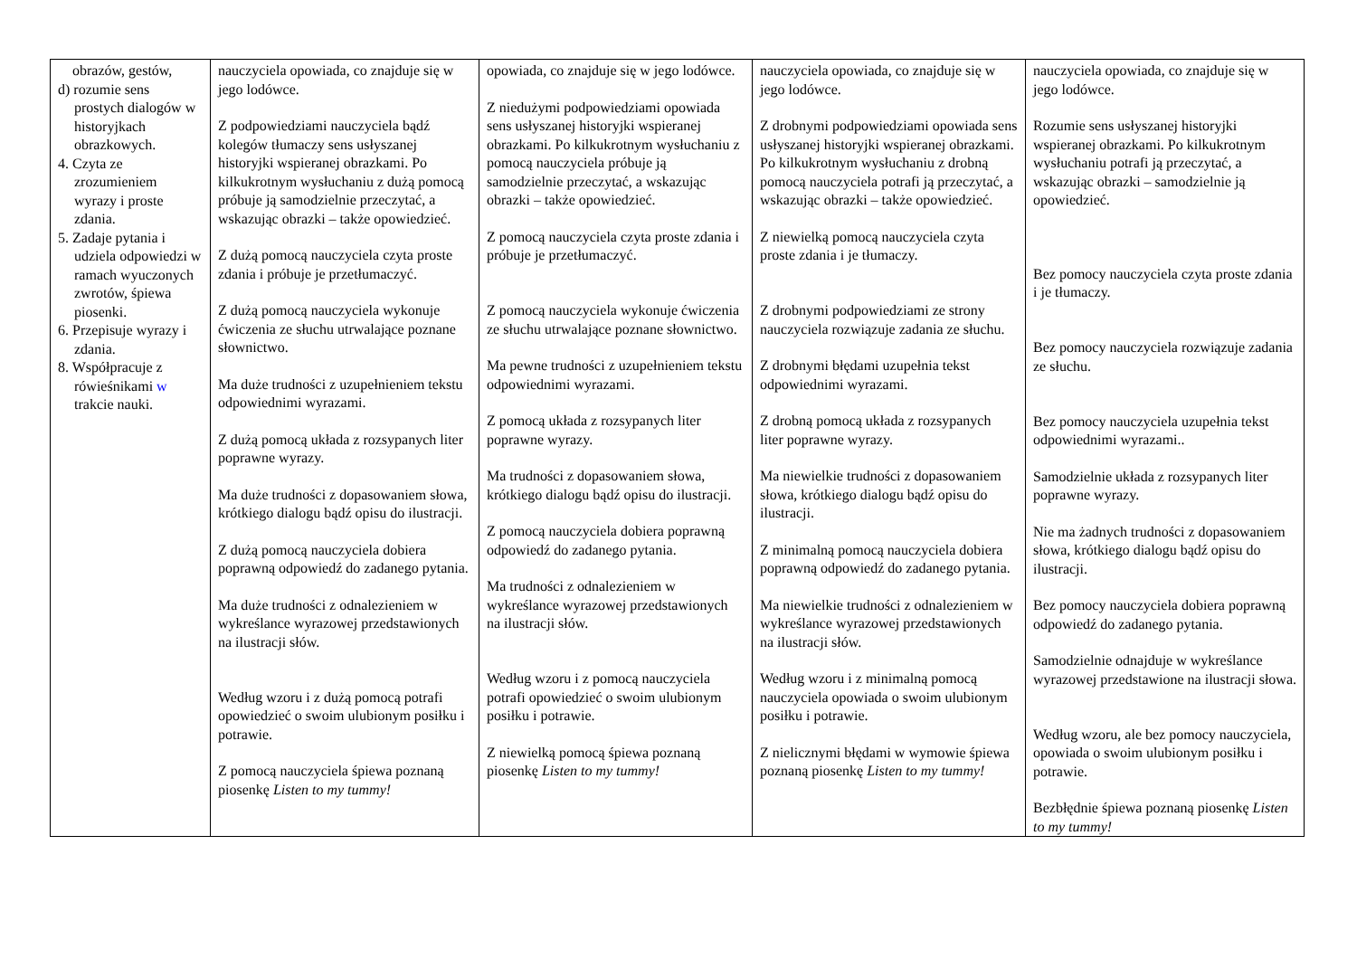| obrazów, gestów, d) rozumie sens prostych dialogów w historyjkach obrazkowych. 4. Czyta ze zrozumieniem wyrazy i proste zdania. 5. Zadaje pytania i udziela odpowiedzi w ramach wyuczonych zwrotów, śpiewa piosenki. 6. Przepisuje wyrazy i zdania. 8. Współpracuje z rówieśnikami w trakcie nauki. | nauczyciela opowiada, co znajduje się w jego lodówce. Z podpowiedziami nauczyciela bądź kolegów tłumaczy sens usłyszanej historyjki wspieranej obrazkami. Po kilkukrotnym wysłuchaniu z dużą pomocą próbuje ją samodzielnie przeczytać, a wskazując obrazki – także opowiedzieć. Z dużą pomocą nauczyciela czyta proste zdania i próbuje je przetłumaczyć. Z dużą pomocą nauczyciela wykonuje ćwiczenia ze słuchu utrwalające poznane słownictwo. Ma duże trudności z uzupełnieniem tekstu odpowiednimi wyrazami. Z dużą pomocą układa z rozsypanych liter poprawne wyrazy. Ma duże trudności z dopasowaniem słowa, krótkiego dialogu bądź opisu do ilustracji. Z dużą pomocą nauczyciela dobiera poprawną odpowiedź do zadanego pytania. Ma duże trudności z odnalezieniem w wykreślance wyrazowej przedstawionych na ilustracji słów. Według wzoru i z dużą pomocą potrafi opowiedzieć o swoim ulubionym posiłku i potrawie. Z pomocą nauczyciela śpiewa poznaną piosenkę Listen to my tummy! | opowiada, co znajduje się w jego lodówce. Z niedużymi podpowiedziami opowiada sens usłyszanej historyjki wspieranej obrazkami. Po kilkukrotnym wysłuchaniu z pomocą nauczyciela próbuje ją samodzielnie przeczytać, a wskazując obrazki – także opowiedzieć. Z pomocą nauczyciela czyta proste zdania i próbuje je przetłumaczyć. Z pomocą nauczyciela wykonuje ćwiczenia ze słuchu utrwalające poznane słownictwo. Ma pewne trudności z uzupełnieniem tekstu odpowiednimi wyrazami. Z pomocą układa z rozsypanych liter poprawne wyrazy. Ma trudności z dopasowaniem słowa, krótkiego dialogu bądź opisu do ilustracji. Z pomocą nauczyciela dobiera poprawną odpowiedź do zadanego pytania. Ma trudności z odnalezieniem w wykreślance wyrazowej przedstawionych na ilustracji słów. Według wzoru i z pomocą nauczyciela potrafi opowiedzieć o swoim ulubionym posiłku i potrawie. Z niewielką pomocą śpiewa poznaną piosenkę Listen to my tummy! | nauczyciela opowiada, co znajduje się w jego lodówce. Z drobnymi podpowiedziami opowiada sens usłyszanej historyjki wspieranej obrazkami. Po kilkukrotnym wysłuchaniu z drobną pomocą nauczyciela potrafi ją przeczytać, a wskazując obrazki – także opowiedzieć. Z niewielką pomocą nauczyciela czyta proste zdania i je tłumaczy. Z drobnymi podpowiedziami ze strony nauczyciela rozwiązuje zadania ze słuchu. Z drobnymi błędami uzupełnia tekst odpowiednimi wyrazami. Z drobną pomocą układa z rozsypanych liter poprawne wyrazy. Ma niewielkie trudności z dopasowaniem słowa, krótkiego dialogu bądź opisu do ilustracji. Z minimalną pomocą nauczyciela dobiera poprawną odpowiedź do zadanego pytania. Ma niewielkie trudności z odnalezieniem w wykreślance wyrazowej przedstawionych na ilustracji słów. Według wzoru i z minimalną pomocą nauczyciela opowiada o swoim ulubionym posiłku i potrawie. Z nielicznymi błędami w wymowie śpiewa poznaną piosenkę Listen to my tummy! | nauczyciela opowiada, co znajduje się w jego lodówce. Rozumie sens usłyszanej historyjki wspieranej obrazkami. Po kilkukrotnym wysłuchaniu potrafi ją przeczytać, a wskazując obrazki – samodzielnie ją opowiedzieć. Bez pomocy nauczyciela czyta proste zdania i je tłumaczy. Bez pomocy nauczyciela rozwiązuje zadania ze słuchu. Bez pomocy nauczyciela uzupełnia tekst odpowiednimi wyrazami.. Samodzielnie układa z rozsypanych liter poprawne wyrazy. Nie ma żadnych trudności z dopasowaniem słowa, krótkiego dialogu bądź opisu do ilustracji. Bez pomocy nauczyciela dobiera poprawną odpowiedź do zadanego pytania. Samodzielnie odnajduje w wykreślance wyrazowej przedstawione na ilustracji słowa. Według wzoru, ale bez pomocy nauczyciela, opowiada o swoim ulubionym posiłku i potrawie. Bezbłędnie śpiewa poznaną piosenkę Listen to my tummy! |